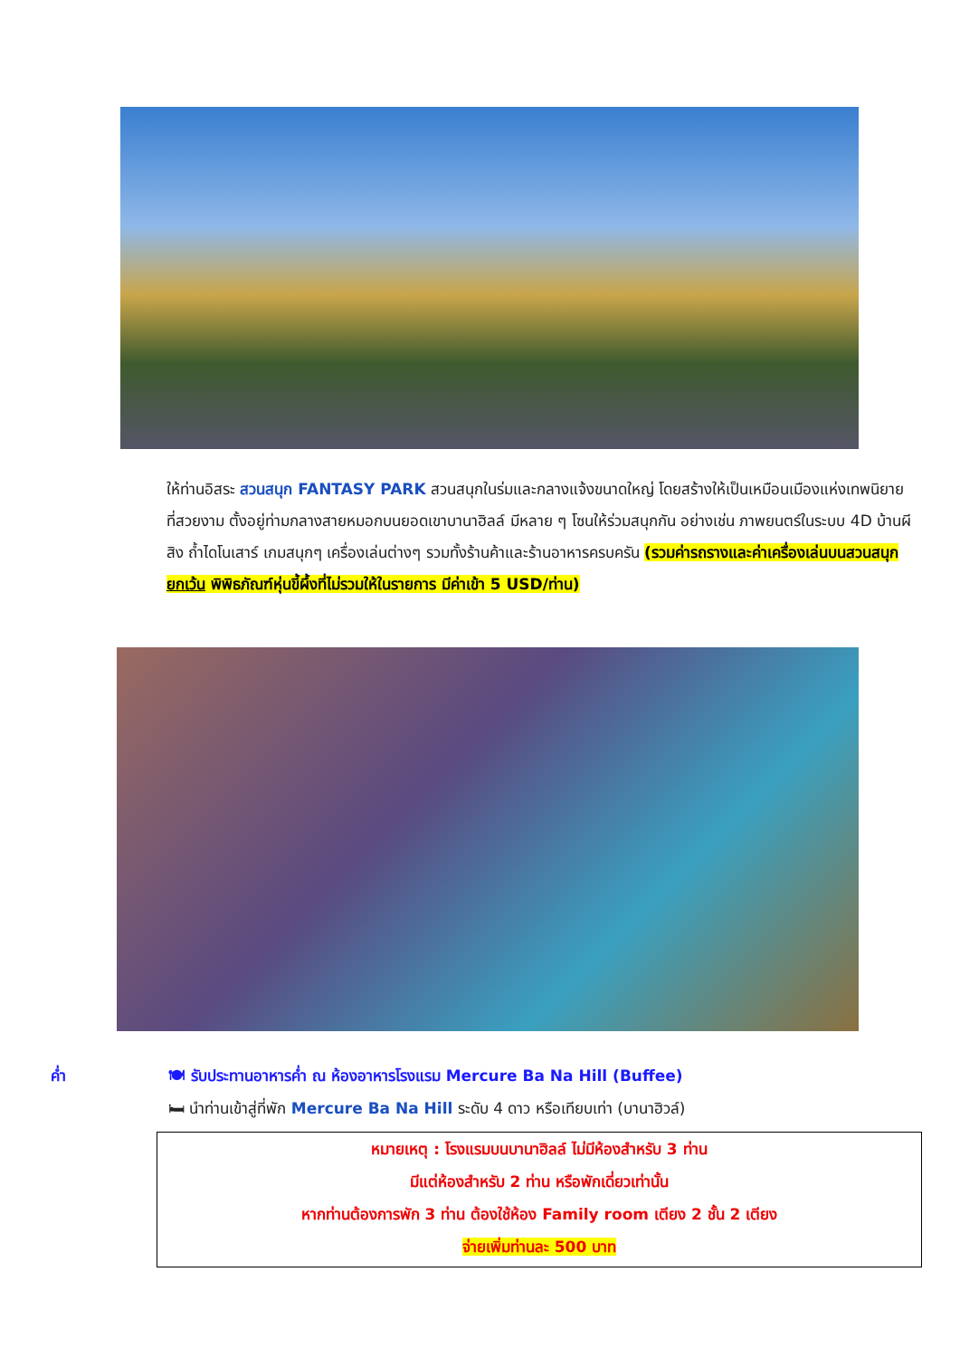ให้ท่านอิสระ สวนสนุก FANTASY PARK สวนสนุกในร่มและกลางแจ้งขนาดใหญ่ โดยสร้างให้เป็นเหมือนเมืองแห่งเทพนิยายที่สวยงาม ตั้งอยู่ท่ามกลางสายหมอกบนยอดเขาบานาฮิลล์ มีหลาย ๆ โซนให้ร่วมสนุกกัน อย่างเช่น ภาพยนตร์ในระบบ 4D บ้านผีสิง ถ้ำไดโนเสาร์ เกมสนุกๆ เครื่องเล่นต่างๆ รวมทั้งร้านค้าและร้านอาหารครบครัน (รวมค่ารถรางและค่าเครื่องเล่นบนสวนสนุก ยกเว้น พิพิธภัณฑ์หุ่นขี้ผึ้งที่ไม่รวมให้ในรายการ มีค่าเข้า 5 USD/ท่าน)
ค่ำ 🍽 รับประทานอาหารค่ำ ณ ห้องอาหารโรงแรม Mercure Ba Na Hill (Buffee)
🛏 นำท่านเข้าสู่ที่พัก Mercure Ba Na Hill ระดับ 4 ดาว หรือเทียบเท่า (บานาฮิวล์)
หมายเหตุ : โรงแรมบนบานาฮิลล์ ไม่มีห้องสำหรับ 3 ท่าน
มีแต่ห้องสำหรับ 2 ท่าน หรือพักเดี่ยวเท่านั้น
หากท่านต้องการพัก 3 ท่าน ต้องใช้ห้อง Family room เตียง 2 ชั้น 2 เตียง
จ่ายเพิ่มท่านละ 500 บาท